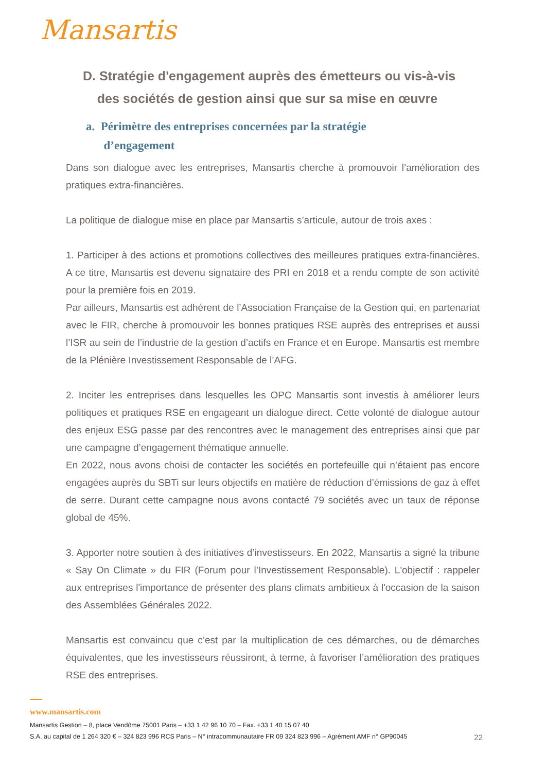Mansartis
D. Stratégie d'engagement auprès des émetteurs ou vis-à-vis
des sociétés de gestion ainsi que sur sa mise en œuvre
a. Périmètre des entreprises concernées par la stratégie
d’engagement
Dans son dialogue avec les entreprises, Mansartis cherche à promouvoir l’amélioration des pratiques extra-financières.
La politique de dialogue mise en place par Mansartis s’articule, autour de trois axes :
1. Participer à des actions et promotions collectives des meilleures pratiques extra-financières. A ce titre, Mansartis est devenu signataire des PRI en 2018 et a rendu compte de son activité pour la première fois en 2019.
Par ailleurs, Mansartis est adhérent de l’Association Française de la Gestion qui, en partenariat avec le FIR, cherche à promouvoir les bonnes pratiques RSE auprès des entreprises et aussi l’ISR au sein de l’industrie de la gestion d’actifs en France et en Europe. Mansartis est membre de la Plénière Investissement Responsable de l’AFG.
2. Inciter les entreprises dans lesquelles les OPC Mansartis sont investis à améliorer leurs politiques et pratiques RSE en engageant un dialogue direct. Cette volonté de dialogue autour des enjeux ESG passe par des rencontres avec le management des entreprises ainsi que par une campagne d’engagement thématique annuelle.
En 2022, nous avons choisi de contacter les sociétés en portefeuille qui n’étaient pas encore engagées auprès du SBTi sur leurs objectifs en matière de réduction d’émissions de gaz à effet de serre. Durant cette campagne nous avons contacté 79 sociétés avec un taux de réponse global de 45%.
3. Apporter notre soutien à des initiatives d’investisseurs. En 2022, Mansartis a signé la tribune « Say On Climate » du FIR (Forum pour l’Investissement Responsable). L'objectif : rappeler aux entreprises l'importance de présenter des plans climats ambitieux à l'occasion de la saison des Assemblées Générales 2022.
Mansartis est convaincu que c’est par la multiplication de ces démarches, ou de démarches équivalentes, que les investisseurs réussiront, à terme, à favoriser l’amélioration des pratiques RSE des entreprises.
www.mansartis.com
Mansartis Gestion – 8, place Vendôme 75001 Paris – +33 1 42 96 10 70 – Fax. +33 1 40 15 07 40
S.A. au capital de 1 264 320 € – 324 823 996 RCS Paris – N° intracommunautaire FR 09 324 823 996 – Agrément AMF n° GP90045 22